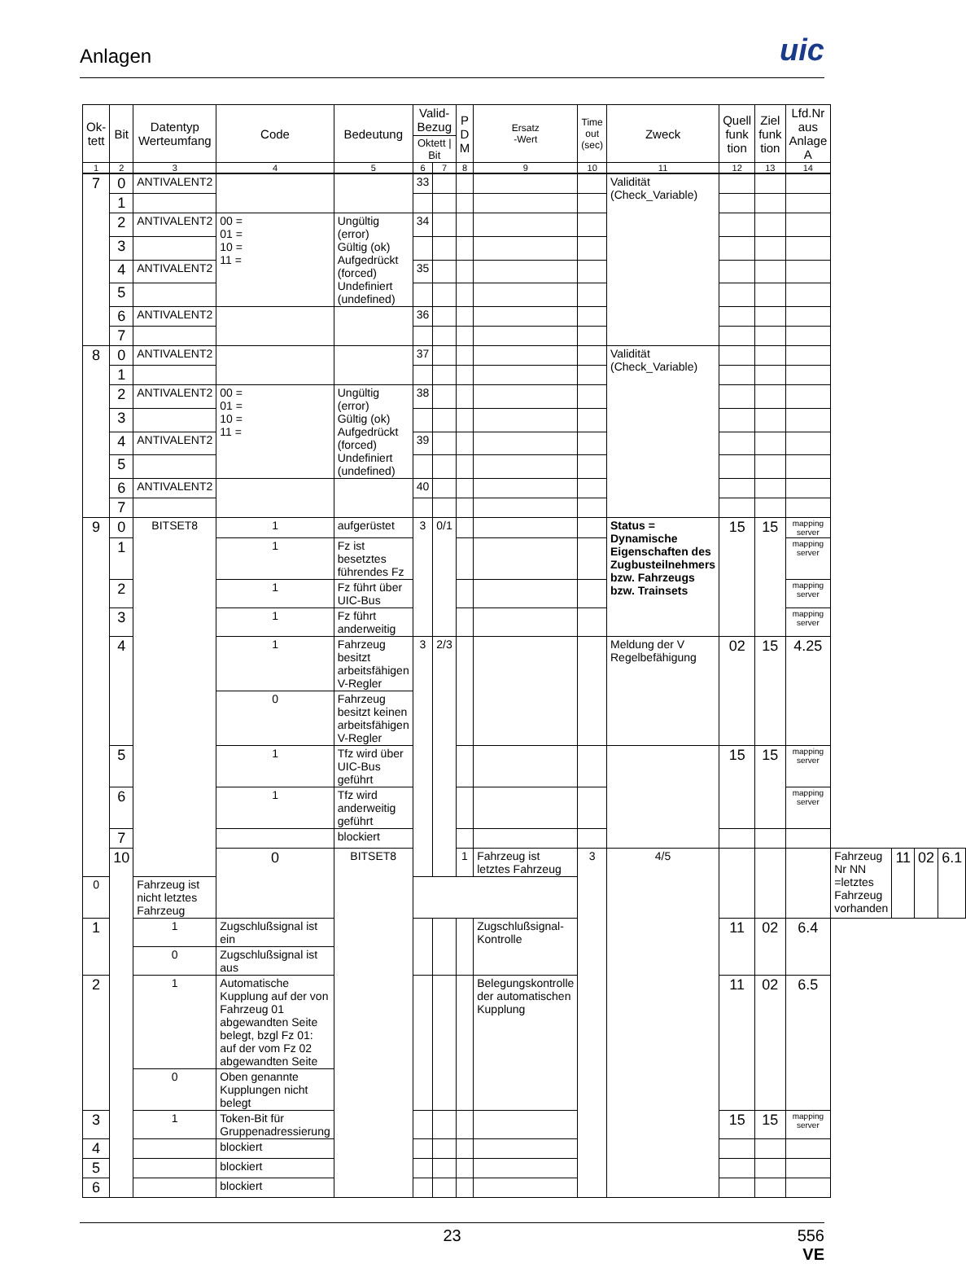Anlagen
uic
| Ok- tett | Bit | Datentyp Werteumfang | Code | Bedeutung | Valid- Bezug | | P D M | Ersatz -Wert | Time out (sec) | Zweck | Quell funk tion | Ziel funk tion | Lfd.Nr aus Anlage A | | | | |
| --- | --- | --- | --- | --- | --- | --- | --- | --- | --- | --- | --- | --- | --- | --- | --- | --- | --- |
| | | | | | Oktett / Bit | | | | | | | | | | | | |
| 1 | 2 | 3 | 4 | 5 | 6 | 7 | 8 | 9 | 10 | 11 | 12 | 13 | 14 | | | | |
| 7 | 0 | ANTIVALENT2 | | | 33 | | | | | Validität (Check_Variable) | | | | | | | |
| | 1 | | | | | | | | | | | | | | | | |
| | 2 | ANTIVALENT2 | 00 = 01 = 10 = 11 = | Ungültig (error) Gültig (ok) Aufgedrückt (forced) Undefiniert (undefined) | 34 | | | | | | | | | | | | |
| | 3 | | | | | | | | | | | | | | | | |
| | 4 | ANTIVALENT2 | | | 35 | | | | | | | | | | | | |
| | 5 | | | | | | | | | | | | | | | | |
| | 6 | ANTIVALENT2 | | | 36 | | | | | | | | | | | | |
| | 7 | | | | | | | | | | | | | | | | |
| 8 | 0 | ANTIVALENT2 | | | 37 | | | | | Validität (Check_Variable) | | | | | | | |
| | 1 | | | | | | | | | | | | | | | | |
| | 2 | ANTIVALENT2 | 00 = 01 = 10 = 11 = | Ungültig (error) Gültig (ok) Aufgedrückt (forced) Undefiniert (undefined) | 38 | | | | | | | | | | | | |
| | 3 | | | | | | | | | | | | | | | | |
| | 4 | ANTIVALENT2 | | | 39 | | | | | | | | | | | | |
| | 5 | | | | | | | | | | | | | | | | |
| | 6 | ANTIVALENT2 | | | 40 | | | | | | | | | | | | |
| | 7 | | | | | | | | | | | | | | | | |
| 9 | 0 | BITSET8 | 1 | aufgerüstet | 3 | 0/1 | | | | Status = Dynamische Eigenschaften des Zugbusteilnehmers bzw. Fahrzeugs bzw. Trainsets | 15 | 15 | mapping server | | | | |
| | 1 | | 1 | Fz ist besetztes führendes Fz | | | | | | | | | mapping server | | | | |
| | 2 | | 1 | Fz führt über UIC-Bus | | | | | | | | | mapping server | | | | |
| | 3 | | 1 | Fz führt anderweitig | | | | | | | | | mapping server | | | | |
| | 4 | | 1 | Fahrzeug besitzt arbeitsfähigen V-Regler | 3 | 2/3 | | | | Meldung der V Regelbefähigung | 02 | 15 | 4.25 | | | | |
| | | | 0 | Fahrzeug besitzt keinen arbeitsfähigen V-Regler | | | | | | | | | | | | | |
| | 5 | | 1 | Tfz wird über UIC-Bus geführt | | | | | | | 15 | 15 | mapping server | | | | |
| | 6 | | 1 | Tfz wird anderweitig geführt | | | | | | | | | mapping server | | | | |
| | 7 | | | blockiert | | | | | | | | | | | | | |
| | 10 | | 0 | BITSET8 | | | 1 | Fahrzeug ist letztes Fahrzeug | 3 | 4/5 | | | | Fahrzeug Nr NN =letztes Fahrzeug vorhanden | 11 | 02 | 6.1 |
| 0 | | Fahrzeug ist nicht letztes Fahrzeug | | | | | | | | | | | | | | | |
| 1 | | 1 | Zugschlußsignal ist ein | | | | | Zugschlußsignal-Kontrolle | | | 11 | 02 | 6.4 | | | | |
| | | 0 | Zugschlußsignal ist aus | | | | | | | | | | | | | | |
| 2 | | 1 | Automatische Kupplung auf der von Fahrzeug 01 abgewandten Seite belegt, bzgl Fz 01: auf der vom Fz 02 abgewandten Seite | | | | | Belegungskontrolle der automatischen Kupplung | | | 11 | 02 | 6.5 | | | | |
| | | 0 | Oben genannte Kupplungen nicht belegt | | | | | | | | | | | | | | |
| 3 | | 1 | Token-Bit für Gruppenadressierung | | | | | | | | 15 | 15 | mapping server | | | | |
| 4 | | | blockiert | | | | | | | | | | | | | | |
| 5 | | | blockiert | | | | | | | | | | | | | | |
| 6 | | | blockiert | | | | | | | | | | | | | | |
23
556
VE